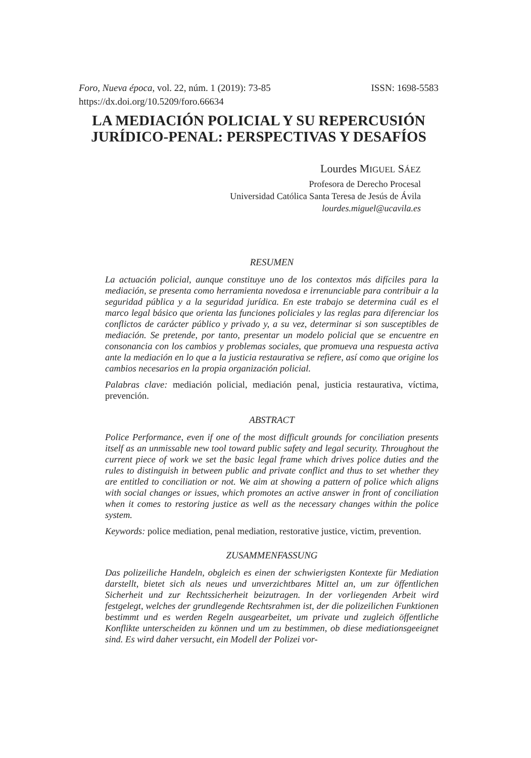Foro, Nueva época, vol. 22, núm. 1 (2019): 73-85 ISSN: 1698-5583
https://dx.doi.org/10.5209/foro.66634
LA MEDIACIÓN POLICIAL Y SU REPERCUSIÓN JURÍDICO-PENAL: PERSPECTIVAS Y DESAFÍOS
Lourdes MIGUEL SÁEZ
Profesora de Derecho Procesal
Universidad Católica Santa Teresa de Jesús de Ávila
lourdes.miguel@ucavila.es
RESUMEN
La actuación policial, aunque constituye uno de los contextos más difíciles para la mediación, se presenta como herramienta novedosa e irrenunciable para contribuir a la seguridad pública y a la seguridad jurídica. En este trabajo se determina cuál es el marco legal básico que orienta las funciones policiales y las reglas para diferenciar los conflictos de carácter público y privado y, a su vez, determinar si son susceptibles de mediación. Se pretende, por tanto, presentar un modelo policial que se encuentre en consonancia con los cambios y problemas sociales, que promueva una respuesta activa ante la mediación en lo que a la justicia restaurativa se refiere, así como que origine los cambios necesarios en la propia organización policial.
Palabras clave: mediación policial, mediación penal, justicia restaurativa, víctima, prevención.
ABSTRACT
Police Performance, even if one of the most difficult grounds for conciliation presents itself as an unmissable new tool toward public safety and legal security. Throughout the current piece of work we set the basic legal frame which drives police duties and the rules to distinguish in between public and private conflict and thus to set whether they are entitled to conciliation or not. We aim at showing a pattern of police which aligns with social changes or issues, which promotes an active answer in front of conciliation when it comes to restoring justice as well as the necessary changes within the police system.
Keywords: police mediation, penal mediation, restorative justice, victim, prevention.
ZUSAMMENFASSUNG
Das polizeiliche Handeln, obgleich es einen der schwierigsten Kontexte für Mediation darstellt, bietet sich als neues und unverzichtbares Mittel an, um zur öffentlichen Sicherheit und zur Rechtssicherheit beizutragen. In der vorliegenden Arbeit wird festgelegt, welches der grundlegende Rechtsrahmen ist, der die polizeilichen Funktionen bestimmt und es werden Regeln ausgearbeitet, um private und zugleich öffentliche Konflikte unterscheiden zu können und um zu bestimmen, ob diese mediationsgeeignet sind. Es wird daher versucht, ein Modell der Polizei vor-